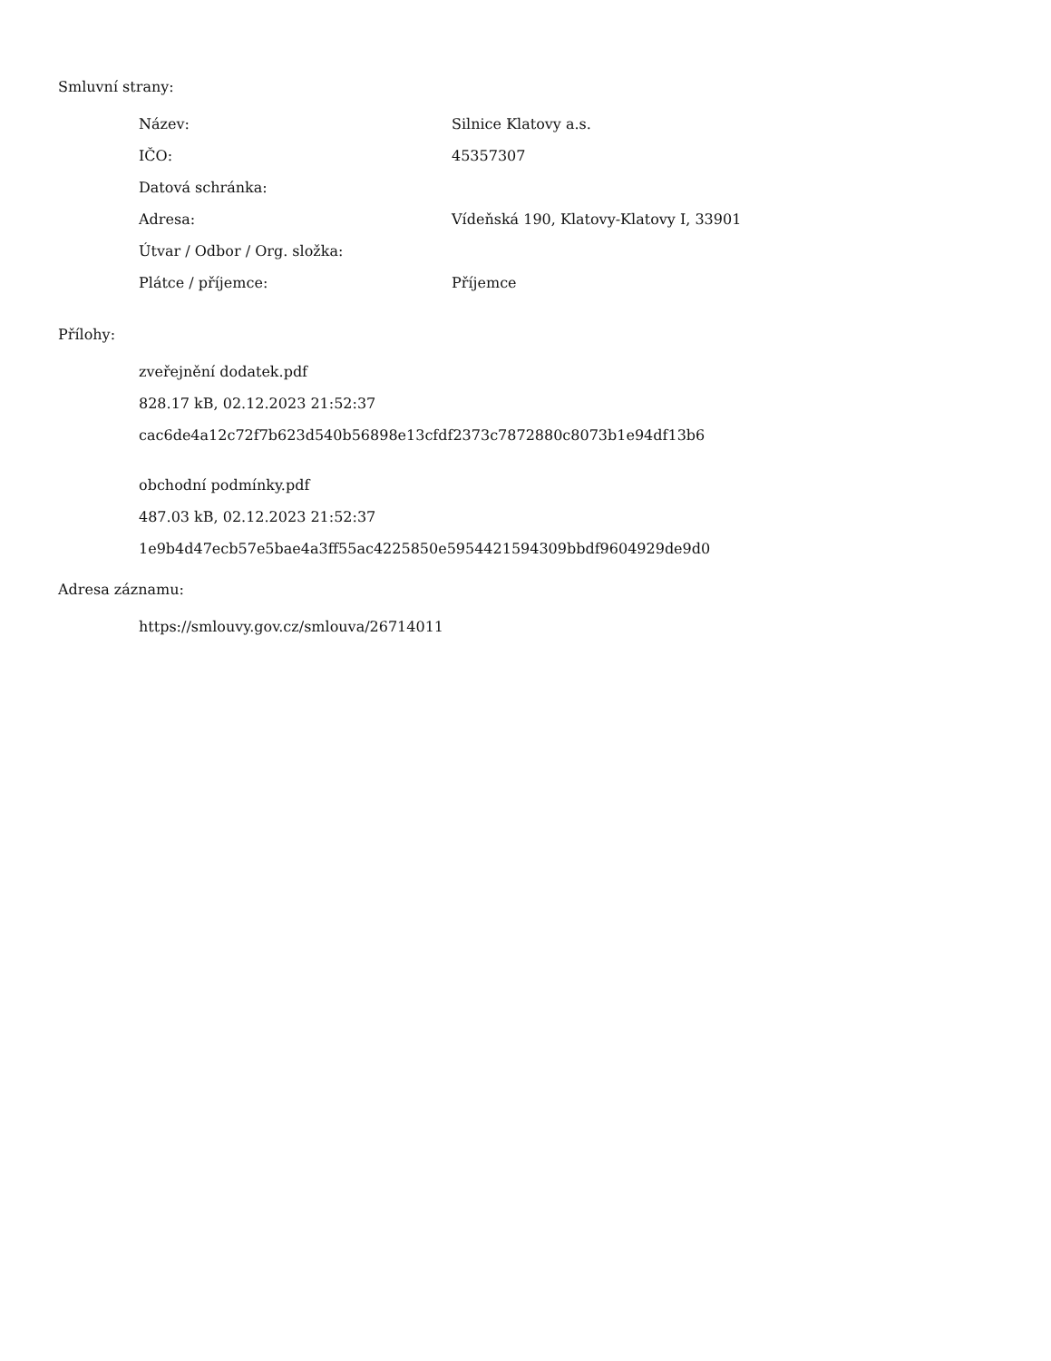Smluvní strany:
| Název: | Silnice Klatovy a.s. |
| IČO: | 45357307 |
| Datová schránka: | |
| Adresa: | Vídeňská 190, Klatovy-Klatovy I, 33901 |
| Útvar / Odbor / Org. složka: | |
| Plátce / příjemce: | Příjemce |
Přílohy:
zveřejnění dodatek.pdf
828.17 kB, 02.12.2023 21:52:37
cac6de4a12c72f7b623d540b56898e13cfdf2373c7872880c8073b1e94df13b6
obchodní podmínky.pdf
487.03 kB, 02.12.2023 21:52:37
1e9b4d47ecb57e5bae4a3ff55ac4225850e5954421594309bbdf9604929de9d0
Adresa záznamu:
https://smlouvy.gov.cz/smlouva/26714011